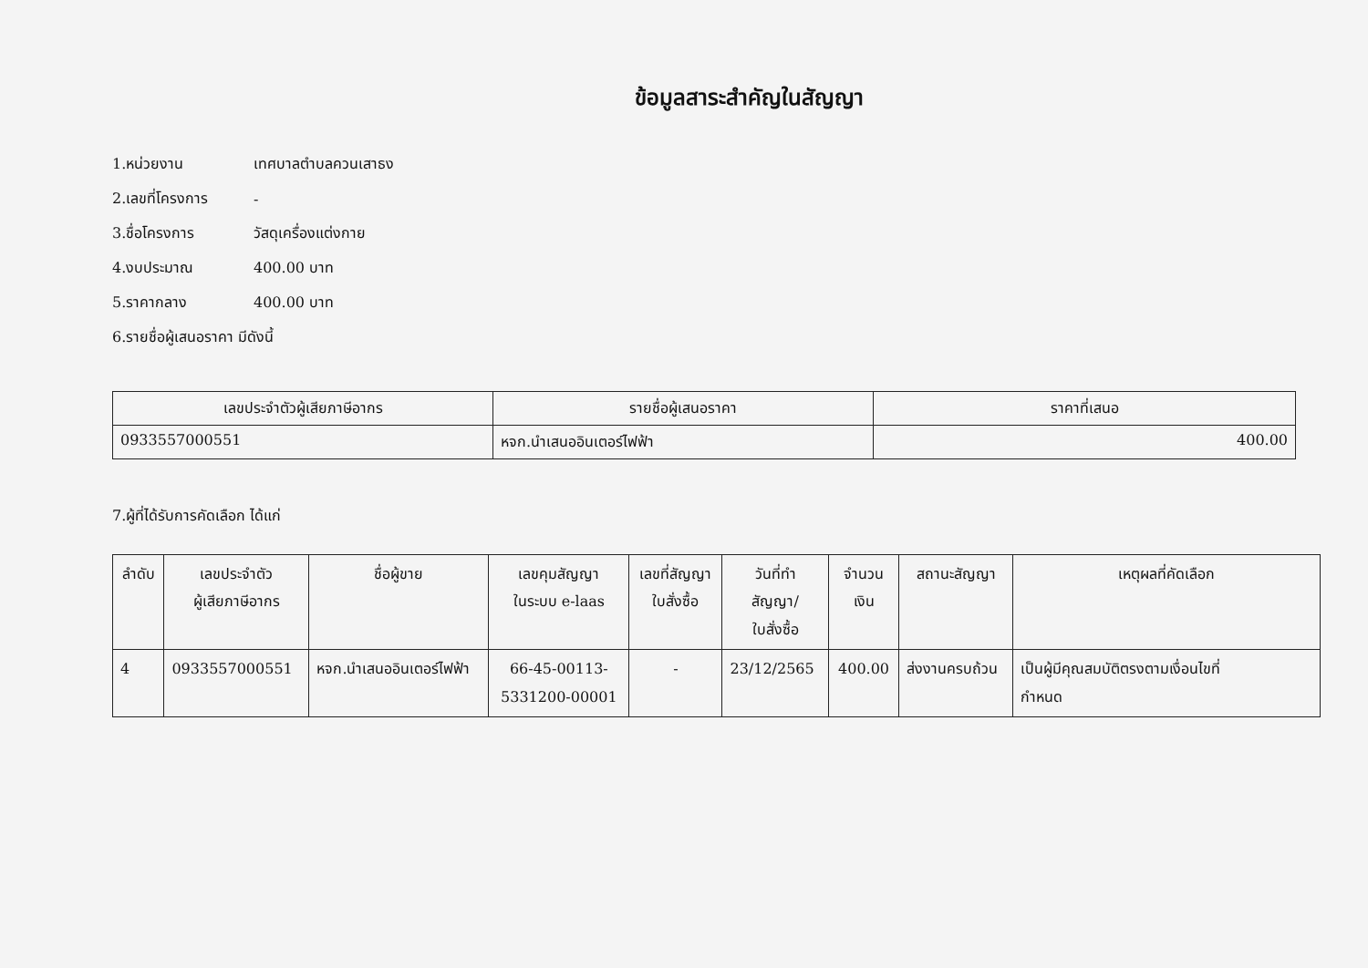ข้อมูลสาระสำคัญในสัญญา
1.หน่วยงาน เทศบาลตำบลควนเสาธง
2.เลขที่โครงการ -
3.ชื่อโครงการ วัสดุเครื่องแต่งกาย
4.งบประมาณ 400.00 บาท
5.ราคากลาง 400.00 บาท
6.รายชื่อผู้เสนอราคา มีดังนี้
| เลขประจำตัวผู้เสียภาษีอากร | รายชื่อผู้เสนอราคา | ราคาที่เสนอ |
| --- | --- | --- |
| 0933557000551 | หจก.นำเสนออินเตอร์ไฟฟ้า | 400.00 |
7.ผู้ที่ได้รับการคัดเลือก ได้แก่
| ลำดับ | เลขประจำตัว ผู้เสียภาษีอากร | ชื่อผู้ขาย | เลขคุมสัญญา ในระบบ e-laas | เลขที่สัญญา ใบสั่งซื้อ | วันที่ทำ สัญญา/ ใบสั่งซื้อ | จำนวน เงิน | สถานะสัญญา | เหตุผลที่คัดเลือก |
| --- | --- | --- | --- | --- | --- | --- | --- | --- |
| 4 | 0933557000551 | หจก.นำเสนออินเตอร์ไฟฟ้า | 66-45-00113- 5331200-00001 | - | 23/12/2565 | 400.00 | ส่งงานครบถ้วน | เป็นผู้มีคุณสมบัติตรงตามเงื่อนไขที่ กำหนด |